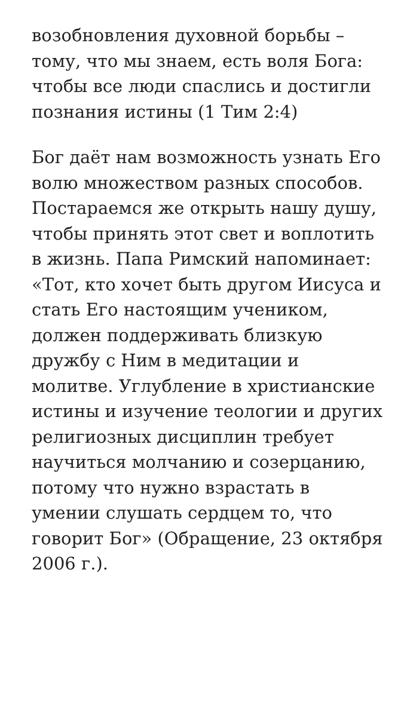возобновления духовной борьбы – тому, что мы знаем, есть воля Бога: чтобы все люди спаслись и достигли познания истины (1 Тим 2:4)
Бог даёт нам возможность узнать Его волю множеством разных способов. Постараемся же открыть нашу душу, чтобы принять этот свет и воплотить в жизнь. Папа Римский напоминает: «Тот, кто хочет быть другом Иисуса и стать Его настоящим учеником, должен поддерживать близкую дружбу с Ним в медитации и молитве. Углубление в христианские истины и изучение теологии и других религиозных дисциплин требует научиться молчанию и созерцанию, потому что нужно взрастать в умении слушать сердцем то, что говорит Бог» (Обращение, 23 октября 2006 г.).